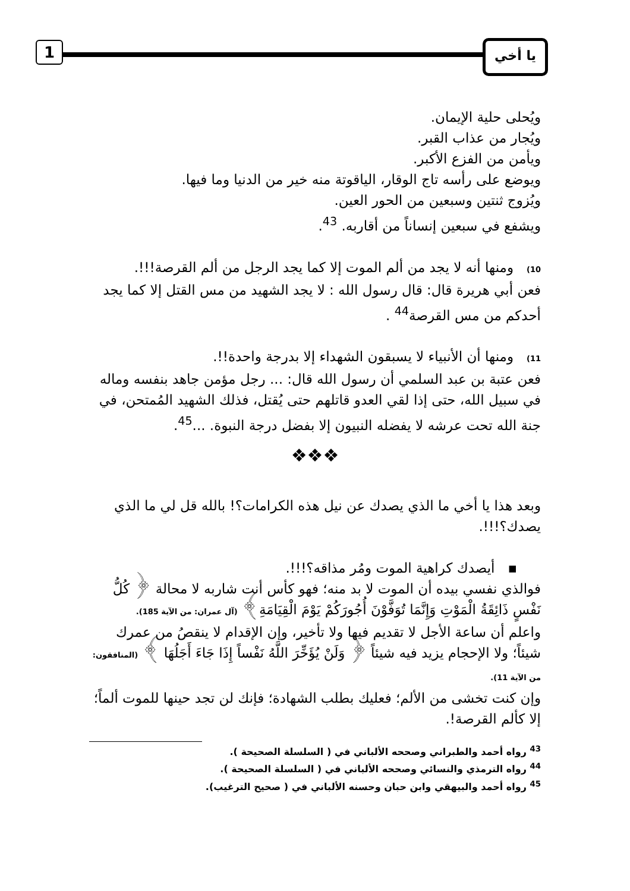1 يا أخي
ويُحلى حلية الإيمان.
ويُجار من عذاب القبر.
ويأمن من الفزع الأكبر.
ويوضع على رأسه تاج الوقار، الياقوتة منه خير من الدنيا وما فيها.
ويُزوج ثنتين وسبعين من الحور العين.
ويشفع في سبعين إنساناً من أقاربه. <sup>43</sup>.
10) ومنها أنه لا يجد من ألم الموت إلا كما يجد الرجل من ألم القرصة!!!.
فعن أبي هريرة قال: قال رسول الله : لا يجد الشهيد من مس القتل إلا كما يجد أحدكم من مس القرصة<sup>44</sup> .
11) ومنها أن الأنبياء لا يسبقون الشهداء إلا بدرجة واحدة!!.
فعن عتبة بن عبد السلمي أن رسول الله قال: ... رجل مؤمن جاهد بنفسه وماله في سبيل الله، حتى إذا لقي العدو قاتلهم حتى يُقتل، فذلك الشهيد المُمتحن، في جنة الله تحت عرشه لا يفضله النبيون إلا بفضل درجة النبوة. ...<sup>45</sup>.
❖❖❖
وبعد هذا يا أخي ما الذي يصدك عن نيل هذه الكرامات؟! بالله قل لي ما الذي يصدك؟!!!.
▪ أيصدك كراهية الموت ومُر مذاقه؟!!!.
فوالذي نفسي بيده أن الموت لا بد منه؛ فهو كأس أنت شاربه لا محالة ﴿ كُلُّ نَفْسٍ ذَائِقَةُ الْمَوْتِ وَإِنَّمَا تُوَفَّوْنَ أُجُورَكُمْ يَوْمَ الْقِيَامَةِ﴾ (آل عمران: من الآية 185).
واعلم أن ساعة الأجل لا تقديم فيها ولا تأخير، وإن الإقدام لا ينقصُ من عمرك شيئاً؛ ولا الإحجام يزيد فيه شيئاً ﴿ وَلَنْ يُؤَخِّرَ اللَّهُ نَفْساً إِذَا جَاءَ أَجَلُهَا ﴾ (المنافقون: من الآية 11).
وإن كنت تخشى من الألم؛ فعليك بطلب الشهادة؛ فإنك لن تجد حينها للموت ألماً؛ إلا كألم القرصة!.
<sup>43</sup> رواه أحمد والطبراني وصححه الألباني في ( السلسلة الصحيحة ).
<sup>44</sup> رواه الترمذي والنسائي وصححه الألباني في ( السلسلة الصحيحة ).
<sup>45</sup> رواه أحمد والبيهقي وابن حبان وحسنه الألباني في ( صحيح الترغيب).